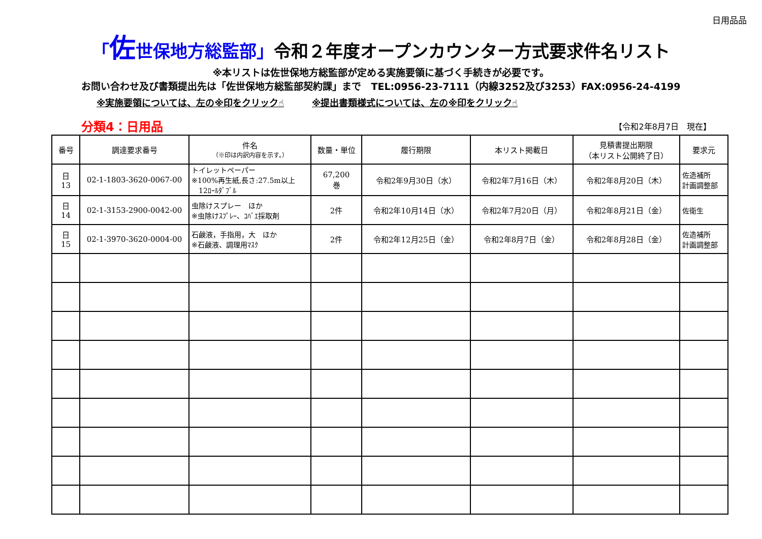日用品品
「佐世保地方総監部」令和２年度オープンカウンター方式要求件名リスト
※本リストは佐世保地方総監部が定める実施要領に基づく手続きが必要です。
お問い合わせ及び書類提出先は「佐世保地方総監部契約課」まで　TEL:0956-23-7111（内線3252及び3253）FAX:0956-24-4199
※実施要領については、左の※印をクリック☝ ※提出書類様式については、左の※印をクリック☝
分類4：日用品
【令和2年8月7日　現在】
| 番号 | 調達要求番号 | 件名 （※印は内訳内容を示す。） | 数量・単位 | 履行期限 | 本リスト掲載日 | 見積書提出期限 （本リスト公開終了日） | 要求元 |
| --- | --- | --- | --- | --- | --- | --- | --- |
| 日 13 | 02-1-1803-3620-0067-00 | トイレットペーパー ※100%再生紙,長さ:27.5m以上 12ﾛｰﾙﾀﾞﾌﾞﾙ | 67,200 巻 | 令和2年9月30日（水） | 令和2年7月16日（木） | 令和2年8月20日（木） | 佐造補所 計画調整部 |
| 日 14 | 02-1-3153-2900-0042-00 | 虫除けスプレー ほか ※虫除けｽﾌﾟﾚｰ、ｺﾊﾞｴ採取剤 | 2件 | 令和2年10月14日（水） | 令和2年7月20日（月） | 令和2年8月21日（金） | 佐衛生 |
| 日 15 | 02-1-3970-3620-0004-00 | 石鹸液，手指用，大 ほか ※石鹸液、調理用ﾏｽｸ | 2件 | 令和2年12月25日（金） | 令和2年8月7日（金） | 令和2年8月28日（金） | 佐造補所 計画調整部 |